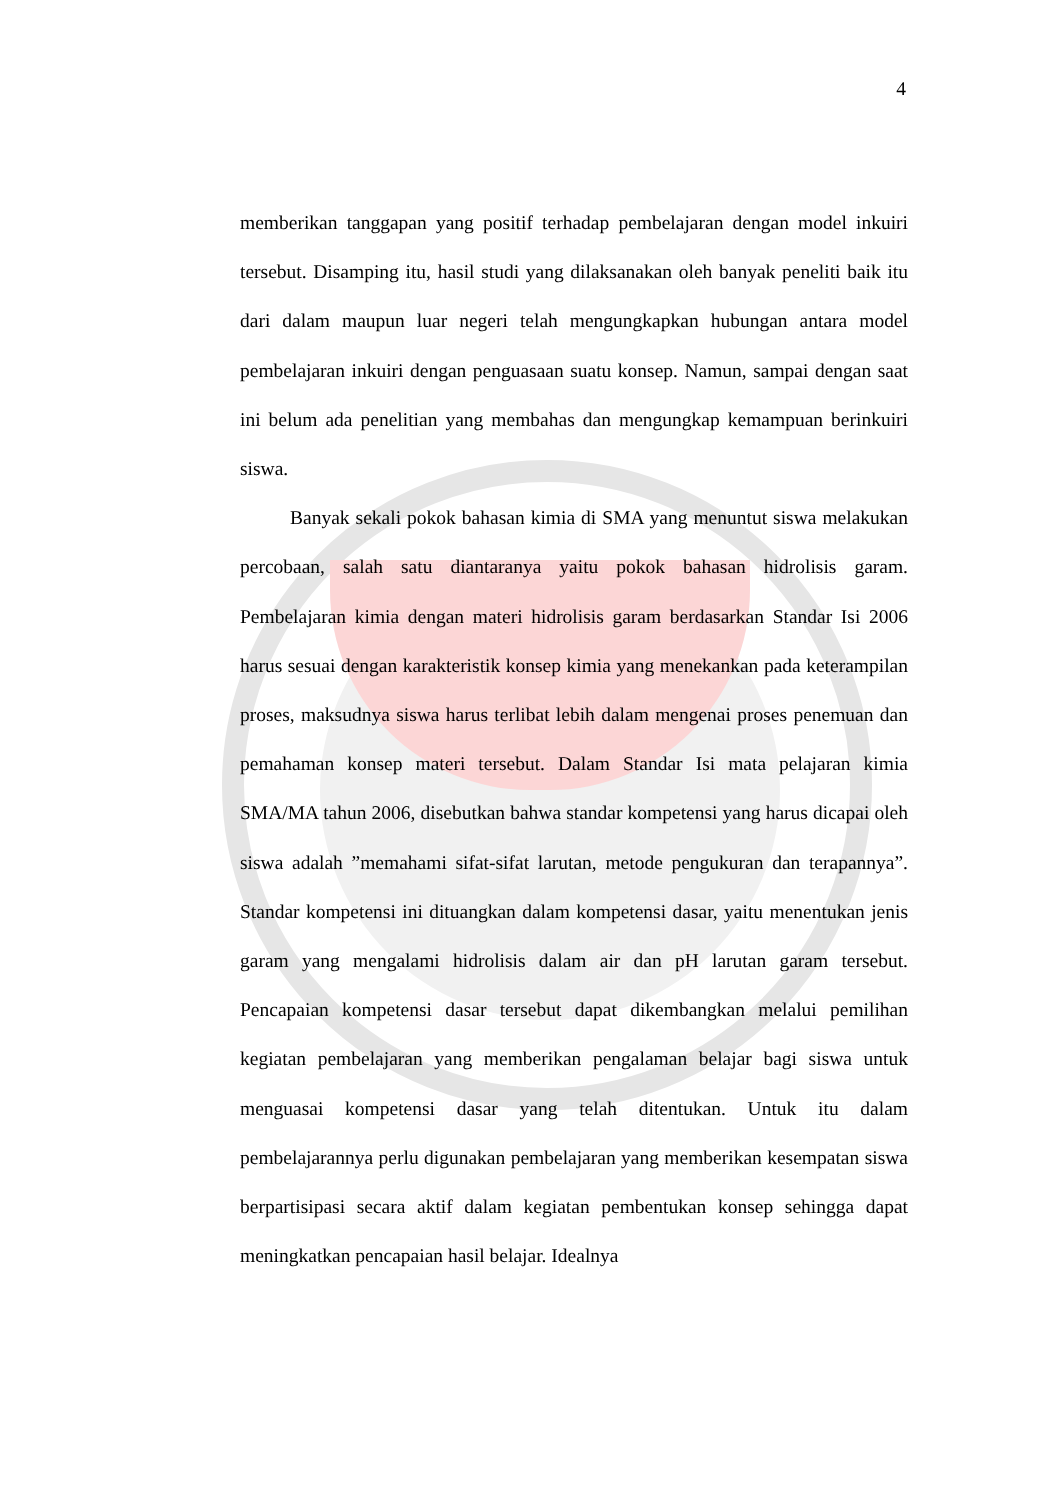4
memberikan tanggapan yang positif terhadap pembelajaran dengan model inkuiri tersebut. Disamping itu, hasil studi yang dilaksanakan oleh banyak peneliti baik itu dari dalam maupun luar negeri telah mengungkapkan hubungan antara model pembelajaran inkuiri dengan penguasaan suatu konsep. Namun, sampai dengan saat ini belum ada penelitian yang membahas dan mengungkap kemampuan berinkuiri siswa.
Banyak sekali pokok bahasan kimia di SMA yang menuntut siswa melakukan percobaan, salah satu diantaranya yaitu pokok bahasan hidrolisis garam. Pembelajaran kimia dengan materi hidrolisis garam berdasarkan Standar Isi 2006 harus sesuai dengan karakteristik konsep kimia yang menekankan pada keterampilan proses, maksudnya siswa harus terlibat lebih dalam mengenai proses penemuan dan pemahaman konsep materi tersebut. Dalam Standar Isi mata pelajaran kimia SMA/MA tahun 2006, disebutkan bahwa standar kompetensi yang harus dicapai oleh siswa adalah ”memahami sifat-sifat larutan, metode pengukuran dan terapannya”. Standar kompetensi ini dituangkan dalam kompetensi dasar, yaitu menentukan jenis garam yang mengalami hidrolisis dalam air dan pH larutan garam tersebut. Pencapaian kompetensi dasar tersebut dapat dikembangkan melalui pemilihan kegiatan pembelajaran yang memberikan pengalaman belajar bagi siswa untuk menguasai kompetensi dasar yang telah ditentukan. Untuk itu dalam pembelajarannya perlu digunakan pembelajaran yang memberikan kesempatan siswa berpartisipasi secara aktif dalam kegiatan pembentukan konsep sehingga dapat meningkatkan pencapaian hasil belajar. Idealnya